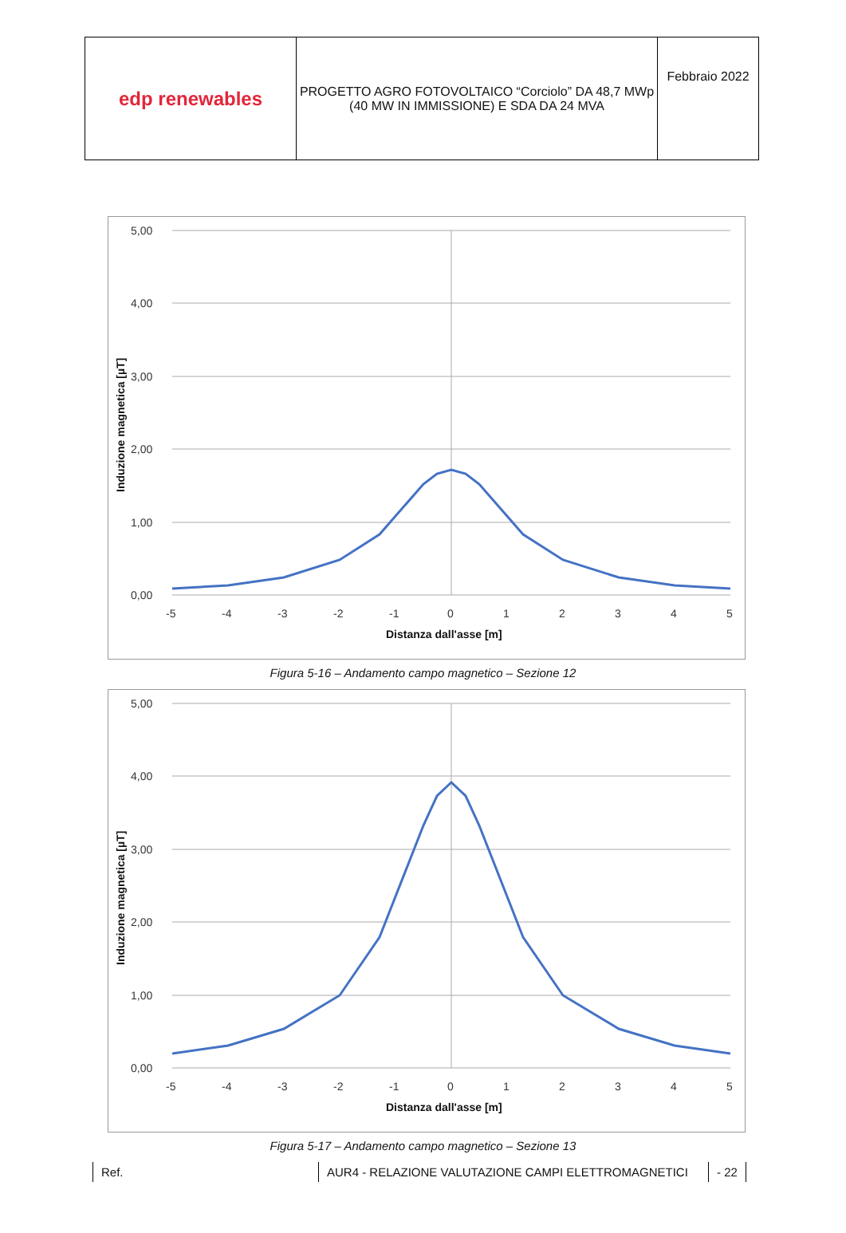| edp renewables | PROGETTO AGRO FOTOVOLTAICO “Corciolo” DA 48,7 MWp (40 MW IN IMMISSIONE) E SDA DA 24 MVA | Febbraio 2022 |
5,00
4,00
3,00
2,00
1,00
0,00
-5
-4
-3
-2
-1
0
1
2
3
4
5
Distanza dall'asse [m]
Induzione magnetica [µT]
Figura 5-16 – Andamento campo magnetico – Sezione 12
5,00
4,00
3,00
2,00
1,00
0,00
-5
-4
-3
-2
-1
0
1
2
3
4
5
Distanza dall'asse [m]
Induzione magnetica [µT]
Figura 5-17 – Andamento campo magnetico – Sezione 13
Ref. AUR4 - RELAZIONE VALUTAZIONE CAMPI ELETTROMAGNETICI - 22